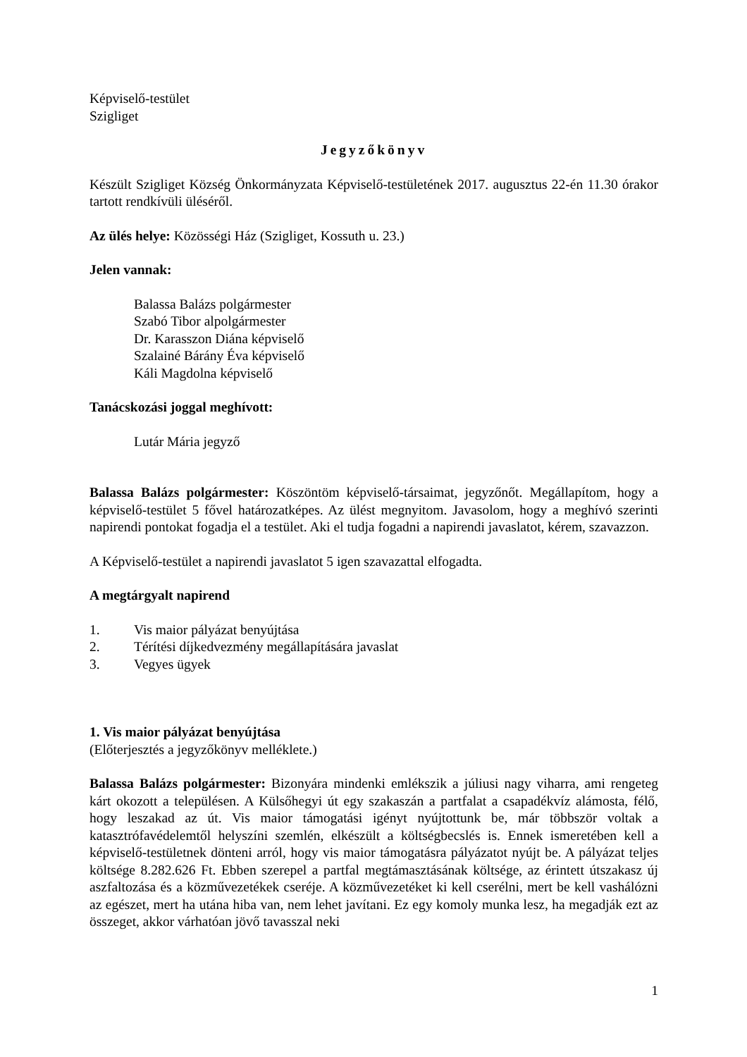Képviselő-testület
Szigliget
Jegyzőkönyv
Készült Szigliget Község Önkormányzata Képviselő-testületének 2017. augusztus 22-én 11.30 órakor tartott rendkívüli üléséről.
Az ülés helye: Közösségi Ház (Szigliget, Kossuth u. 23.)
Jelen vannak:
Balassa Balázs polgármester
Szabó Tibor alpolgármester
Dr. Karasszon Diána képviselő
Szalainé Bárány Éva képviselő
Káli Magdolna képviselő
Tanácskozási joggal meghívott:
Lutár Mária jegyző
Balassa Balázs polgármester: Köszöntöm képviselő-társaimat, jegyzőnőt. Megállapítom, hogy a képviselő-testület 5 fővel határozatképes. Az ülést megnyitom. Javasolom, hogy a meghívó szerinti napirendi pontokat fogadja el a testület. Aki el tudja fogadni a napirendi javaslatot, kérem, szavazzon.
A Képviselő-testület a napirendi javaslatot 5 igen szavazattal elfogadta.
A megtárgyalt napirend
1. Vis maior pályázat benyújtása
2. Térítési díjkedvezmény megállapítására javaslat
3. Vegyes ügyek
1. Vis maior pályázat benyújtása
(Előterjesztés a jegyzőkönyv melléklete.)
Balassa Balázs polgármester: Bizonyára mindenki emlékszik a júliusi nagy viharra, ami rengeteg kárt okozott a településen. A Külsőhegyi út egy szakaszán a partfalat a csapadékvíz alámosta, félő, hogy leszakad az út. Vis maior támogatási igényt nyújtottunk be, már többször voltak a katasztrófavédelemtől helyszíni szemlén, elkészült a költségbecslés is. Ennek ismeretében kell a képviselő-testületnek dönteni arról, hogy vis maior támogatásra pályázatot nyújt be. A pályázat teljes költsége 8.282.626 Ft. Ebben szerepel a partfal megtámasztásának költsége, az érintett útszakasz új aszfaltozása és a közművezetékek cseréje. A közművezetéket ki kell cserélni, mert be kell vashálózni az egészet, mert ha utána hiba van, nem lehet javítani. Ez egy komoly munka lesz, ha megadják ezt az összeget, akkor várhatóan jövő tavasszal neki
1